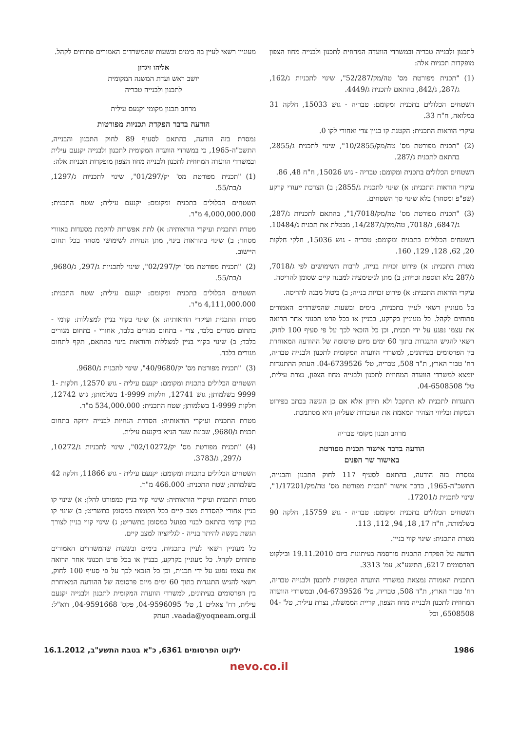לתכנון ולבנייה טבריה ובמשרדי הוועדה המחוזית לתכנון ולבנייה מחוז הצפון מופקדות תכניות אלה:
(1) "תכנית מפורטת מס' טה/מק/52/287", שינוי לתכניות ג/162, ג/287, ג/842, בהתאם לתכנית ג/4449.
השטחים הכלולים בתכנית ומקומם: טבריה - גוש 15033, חלקה 31 במלואה, ח"ח 33.
עיקרי הוראות התכנית: הקטנת קו בניין צדי ואחורי לקו 0.
(2) "תכנית מפורטת מס' טה/מק/10/2855", שינוי לתכנית ג/2855, בהתאם לתכנית ג/287.
השטחים הכלולים בתכנית ומקומם: טבריה - גוש 15026, ח"ח 48, 86.
עיקרי הוראות התכנית: א) שינוי לתכנית ג/2855; ב) הצרכת ייעודי קרקע (שפ"פ ומסחר) בלא שינוי סך השטחים.
(3) "תכנית מפורטת מס' טה/מק/1/7018", בהתאם לתכניות ג/287, ג/6847, ג/7018, טה/מק/ג/14/287, מבטלת את תכנית ג/10484.
השטחים הכלולים בתכנית ומקומם: טבריה - גוש 15036, חלקי חלקות 20, 62, 128, 129, 160.
מטרת התכנית: א) פירוט זכויות בנייה, לרבות השימושים לפי ג/7018, ג/287 בלא תוספת זכויות; ב) מתן לגיטימציה למבנה קיים שסומן להריסה.
עיקרי הוראות התכנית: א) פירוט זכויות בנייה; ב) ביטול מבנה להריסה.
כל מעוניין רשאי לעיין בתכניות, בימים ובשעות שהמשרדים האמורים פתוחים לקהל. כל מעוניין בקרקע, בבניין או בכל פרט תכנוני אחר הרואה את עצמו נפגע על ידי תכנית, וכן כל הזכאי לכך על פי סעיף 100 לחוק, רשאי להגיש התנגדות בתוך 60 ימים מיום פרסומה של ההודעה המאוחרת בין הפרסומים בעיתונים, למשרדי הוועדה המקומית לתכנון ולבנייה טבריה, רח' טבור הארץ, ת"ד 508, טבריה, טל' 04-6739526. העתק ההתנגדות יומצא למשרדי הוועדה המחוזית לתכנון ולבנייה מחוז הצפון, נצרת עילית, טל' 04-6508508.
התנגדות לתכנית לא תתקבל ולא תידון אלא אם כן הוגשה בכתב בפירוט הנמקות ובליווי תצהיר המאמת את העובדות שעליהן היא מסתמכת.
מרחב תכנון מקומי טבריה
הודעה בדבר אישור תכנית מפורטת
באישור שר הפנים
נמסרת בזה הודעה, בהתאם לסעיף 117 לחוק התכנון והבנייה, התשכ"ה-1965, בדבר אישור "תכנית מפורטת מס' טה/מק/1/17201", שינוי לתכנית ג/17201.
השטחים הכלולים בתכנית ומקומם: טבריה - גוש 15759, חלקה 90 בשלמותה, ח"ח 17, 18, 94, 112, 113.
מטרת התכנית: שינוי קווי בניין.
הודעה על הפקדת התכנית פורסמה בעיתונות ביום 19.11.2010 ובילקוט הפרסומים 6217, התשע"א, עמ' 3313.
התכנית האמורה נמצאת במשרדי הוועדה המקומית לתכנון ולבנייה טבריה, רח' טבור הארץ, ת"ד 508, טבריה, טל' 04-6739526, ובמשרדי הוועדה המחוזית לתכנון ולבנייה מחוז הצפון, קריית הממשלה, נצרת עילית, טל' 04-6508508, וכל
מעוניין רשאי לעיין בה בימים ובשעות שהמשרדים האמורים פתוחים לקהל.
אליהו זיגדון
יושב ראש ועדת המשנה המקומית
לתכנון ולבנייה טבריה
מרחב תכנון מקומי יקנעם עילית
הודעה בדבר הפקדת תכניות מפורטות
נמסרת בזה הודעה, בהתאם לסעיף 89 לחוק התכנון והבנייה, התשכ"ה-1965, כי במשרדי הוועדה המקומית לתכנון ולבנייה יקנעם עילית ובמשרדי הוועדה המחוזית לתכנון ולבנייה מחוז הצפון מופקדות תכניות אלה:
(1) "תכנית מפורטת מס' יק/01/297", שינוי לתכניות ג/1297, ג/בת/55.
השטחים הכלולים בתכנית ומקומם: יקנעם עילית; שטח התכנית: 4,000,000.000 מ"ר.
מטרת התכנית ועיקרי הוראותיה: א) לתת אפשרות להקמת מסעדות באזורי מסחר; ב) שינוי בהוראות בינוי, מתן הנחיות לשימושי מסחר בכל תחום היישוב.
(2) "תכנית מפורטת מס' יק/02/297", שינוי לתכניות ג/297, ג/9680, ג/בת/55.
השטחים הכלולים בתכנית ומקומם: יקנעם עילית; שטח התכנית: 4,111,000.000 מ"ר.
מטרת התכנית ועיקרי הוראותיה: א) שינוי בקווי בניין למצללות: קדמי - בתחום מגורים בלבד, צדי - בתחום מגורים בלבד, אחורי - בתחום מגורים בלבד; ב) שינוי בקווי בניין למצללות והוראות בינוי בהתאם, תקף לתחום מגורים בלבד.
(3) "תכנית מפורטת מס' יק/40/9680", שינוי לתכנית ג/9680.
השטחים הכלולים בתכנית ומקומם: יקנעם עילית - גוש 12570, חלקות 1-9999 בשלמותן; גוש 12741, חלקות 1-9999 בשלמותן; גוש 12742, חלקות 1-9999 בשלמותן; שטח התכנית: 534,000.000 מ"ר.
מטרת התכנית ועיקרי הוראותיה: הסדרת הנחיות לבנייה ירוקה בתחום תכנית ג/9680, שכונת שער הגיא ביקנעם עילית.
(4) "תכנית מפורטת מס' יק/02/10272", שינוי לתכניות ג/10272, ג/297, ג/3783.
השטחים הכלולים בתכנית ומקומם: יקנעם עילית - גוש 11866, חלקה 42 בשלמותה; שטח התכנית: 466.000 מ"ר.
מטרת התכנית ועיקרי הוראותיה: שינוי קווי בניין כמפורט להלן: א) שינוי קו בניין אחורי להסדרת מצב קיים בכל הקומות כמסומן בתשריט; ב) שינוי קו בניין קדמי בהתאם לבנוי בפועל כמסומן בתשריט; ג) שינוי קווי בניין לצורך הגשת בקשה להיתר בנייה - לגליזציה למצב קיים.
כל מעוניין רשאי לעיין בתכניות, בימים ובשעות שהמשרדים האמורים פתוחים לקהל. כל מעוניין בקרקע, בבניין או בכל פרט תכנוני אחר הרואה את עצמו נפגע על ידי תכנית, וכן כל הזכאי לכך על פי סעיף 100 לחוק, רשאי להגיש התנגדות בתוך 60 ימים מיום פרסומה של ההודעה המאוחרת בין הפרסומים בעיתונים, למשרדי הוועדה המקומית לתכנון ולבנייה יקנעם עילית, רח' צאלים 1, טל' 04-9596095, פקס' 04-9591668, דוא"ל: vaada@yoqneam.org.il. העתק
1986 ילקוט הפרסומים 6361, כ"א בטבת התשע"ב, 16.1.2012
nevo.co.il